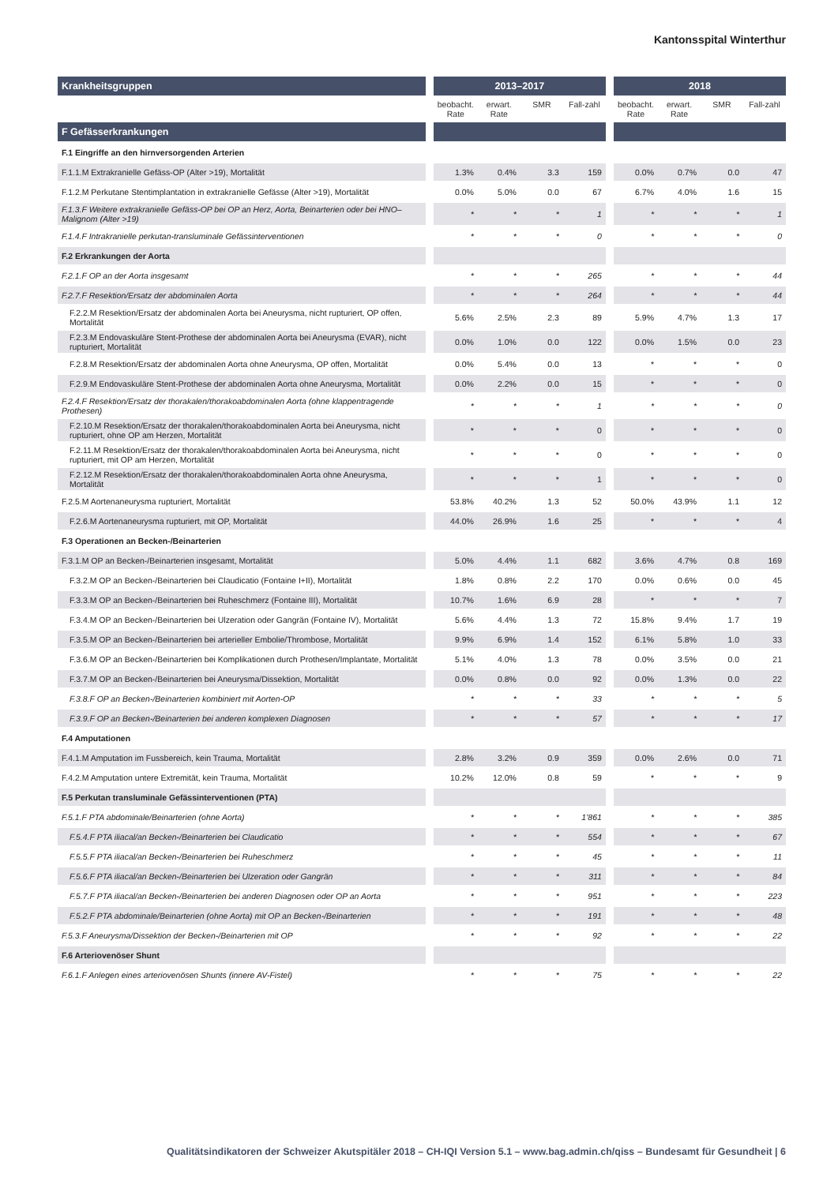Kantonsspital Winterthur
| Krankheitsgruppen | | 2013–2017 | | | | | 2018 | | | |
| --- | --- | --- | --- | --- | --- | --- | --- | --- | --- | --- |
| | | beobacht. Rate | erwart. Rate | SMR | Fall-zahl | | beobacht. Rate | erwart. Rate | SMR | Fall-zahl |
| F Gefässerkrankungen | | | | | | | | | | |
| F.1 Eingriffe an den hirnversorgenden Arterien | | | | | | | | | | |
| F.1.1.M Extrakranielle Gefäss-OP (Alter >19), Mortalität | | 1.3% | 0.4% | 3.3 | 159 | | 0.0% | 0.7% | 0.0 | 47 |
| F.1.2.M Perkutane Stentimplantation in extrakranielle Gefässe (Alter >19), Mortalität | | 0.0% | 5.0% | 0.0 | 67 | | 6.7% | 4.0% | 1.6 | 15 |
| F.1.3.F Weitere extrakranielle Gefäss-OP bei OP an Herz, Aorta, Beinarterien oder bei HNO–Malignom (Alter >19) | | * | * | * | 1 | | * | * | * | 1 |
| F.1.4.F Intrakranielle perkutan-transluminale Gefässinterventionen | | * | * | * | 0 | | * | * | * | 0 |
| F.2 Erkrankungen der Aorta | | | | | | | | | | |
| F.2.1.F OP an der Aorta insgesamt | | * | * | * | 265 | | * | * | * | 44 |
| F.2.7.F Resektion/Ersatz der abdominalen Aorta | | * | * | * | 264 | | * | * | * | 44 |
| F.2.2.M Resektion/Ersatz der abdominalen Aorta bei Aneurysma, nicht rupturiert, OP offen, Mortalität | | 5.6% | 2.5% | 2.3 | 89 | | 5.9% | 4.7% | 1.3 | 17 |
| F.2.3.M Endovaskuläre Stent-Prothese der abdominalen Aorta bei Aneurysma (EVAR), nicht rupturiert, Mortalität | | 0.0% | 1.0% | 0.0 | 122 | | 0.0% | 1.5% | 0.0 | 23 |
| F.2.8.M Resektion/Ersatz der abdominalen Aorta ohne Aneurysma, OP offen, Mortalität | | 0.0% | 5.4% | 0.0 | 13 | | * | * | * | 0 |
| F.2.9.M Endovaskuläre Stent-Prothese der abdominalen Aorta ohne Aneurysma, Mortalität | | 0.0% | 2.2% | 0.0 | 15 | | * | * | * | 0 |
| F.2.4.F Resektion/Ersatz der thorakalen/thorakoabdominalen Aorta (ohne klappentragende Prothesen) | | * | * | * | 1 | | * | * | * | 0 |
| F.2.10.M Resektion/Ersatz der thorakalen/thorakoabdominalen Aorta bei Aneurysma, nicht rupturiert, ohne OP am Herzen, Mortalität | | * | * | * | 0 | | * | * | * | 0 |
| F.2.11.M Resektion/Ersatz der thorakalen/thorakoabdominalen Aorta bei Aneurysma, nicht rupturiert, mit OP am Herzen, Mortalität | | * | * | * | 0 | | * | * | * | 0 |
| F.2.12.M Resektion/Ersatz der thorakalen/thorakoabdominalen Aorta ohne Aneurysma, Mortalität | | * | * | * | 1 | | * | * | * | 0 |
| F.2.5.M Aortenaneurysma rupturiert, Mortalität | | 53.8% | 40.2% | 1.3 | 52 | | 50.0% | 43.9% | 1.1 | 12 |
| F.2.6.M Aortenaneurysma rupturiert, mit OP, Mortalität | | 44.0% | 26.9% | 1.6 | 25 | | * | * | * | 4 |
| F.3 Operationen an Becken-/Beinarterien | | | | | | | | | | |
| F.3.1.M OP an Becken-/Beinarterien insgesamt, Mortalität | | 5.0% | 4.4% | 1.1 | 682 | | 3.6% | 4.7% | 0.8 | 169 |
| F.3.2.M OP an Becken-/Beinarterien bei Claudicatio (Fontaine I+II), Mortalität | | 1.8% | 0.8% | 2.2 | 170 | | 0.0% | 0.6% | 0.0 | 45 |
| F.3.3.M OP an Becken-/Beinarterien bei Ruheschmerz (Fontaine III), Mortalität | | 10.7% | 1.6% | 6.9 | 28 | | * | * | * | 7 |
| F.3.4.M OP an Becken-/Beinarterien bei Ulzeration oder Gangrän (Fontaine IV), Mortalität | | 5.6% | 4.4% | 1.3 | 72 | | 15.8% | 9.4% | 1.7 | 19 |
| F.3.5.M OP an Becken-/Beinarterien bei arterieller Embolie/Thrombose, Mortalität | | 9.9% | 6.9% | 1.4 | 152 | | 6.1% | 5.8% | 1.0 | 33 |
| F.3.6.M OP an Becken-/Beinarterien bei Komplikationen durch Prothesen/Implantate, Mortalität | | 5.1% | 4.0% | 1.3 | 78 | | 0.0% | 3.5% | 0.0 | 21 |
| F.3.7.M OP an Becken-/Beinarterien bei Aneurysma/Dissektion, Mortalität | | 0.0% | 0.8% | 0.0 | 92 | | 0.0% | 1.3% | 0.0 | 22 |
| F.3.8.F OP an Becken-/Beinarterien kombiniert mit Aorten-OP | | * | * | * | 33 | | * | * | * | 5 |
| F.3.9.F OP an Becken-/Beinarterien bei anderen komplexen Diagnosen | | * | * | * | 57 | | * | * | * | 17 |
| F.4 Amputationen | | | | | | | | | | |
| F.4.1.M Amputation im Fussbereich, kein Trauma, Mortalität | | 2.8% | 3.2% | 0.9 | 359 | | 0.0% | 2.6% | 0.0 | 71 |
| F.4.2.M Amputation untere Extremität, kein Trauma, Mortalität | | 10.2% | 12.0% | 0.8 | 59 | | * | * | * | 9 |
| F.5 Perkutan transluminale Gefässinterventionen (PTA) | | | | | | | | | | |
| F.5.1.F PTA abdominale/Beinarterien (ohne Aorta) | | * | * | * | 1’861 | | * | * | * | 385 |
| F.5.4.F PTA iliacal/an Becken-/Beinarterien bei Claudicatio | | * | * | * | 554 | | * | * | * | 67 |
| F.5.5.F PTA iliacal/an Becken-/Beinarterien bei Ruheschmerz | | * | * | * | 45 | | * | * | * | 11 |
| F.5.6.F PTA iliacal/an Becken-/Beinarterien bei Ulzeration oder Gangrän | | * | * | * | 311 | | * | * | * | 84 |
| F.5.7.F PTA iliacal/an Becken-/Beinarterien bei anderen Diagnosen oder OP an Aorta | | * | * | * | 951 | | * | * | * | 223 |
| F.5.2.F PTA abdominale/Beinarterien (ohne Aorta) mit OP an Becken-/Beinarterien | | * | * | * | 191 | | * | * | * | 48 |
| F.5.3.F Aneurysma/Dissektion der Becken-/Beinarterien mit OP | | * | * | * | 92 | | * | * | * | 22 |
| F.6 Arteriovenöser Shunt | | | | | | | | | | |
| F.6.1.F Anlegen eines arteriovenösen Shunts (innere AV-Fistel) | | * | * | * | 75 | | * | * | * | 22 |
Qualitätsindikatoren der Schweizer Akutspitäler 2018 – CH-IQI Version 5.1 – www.bag.admin.ch/qiss – Bundesamt für Gesundheit | 6